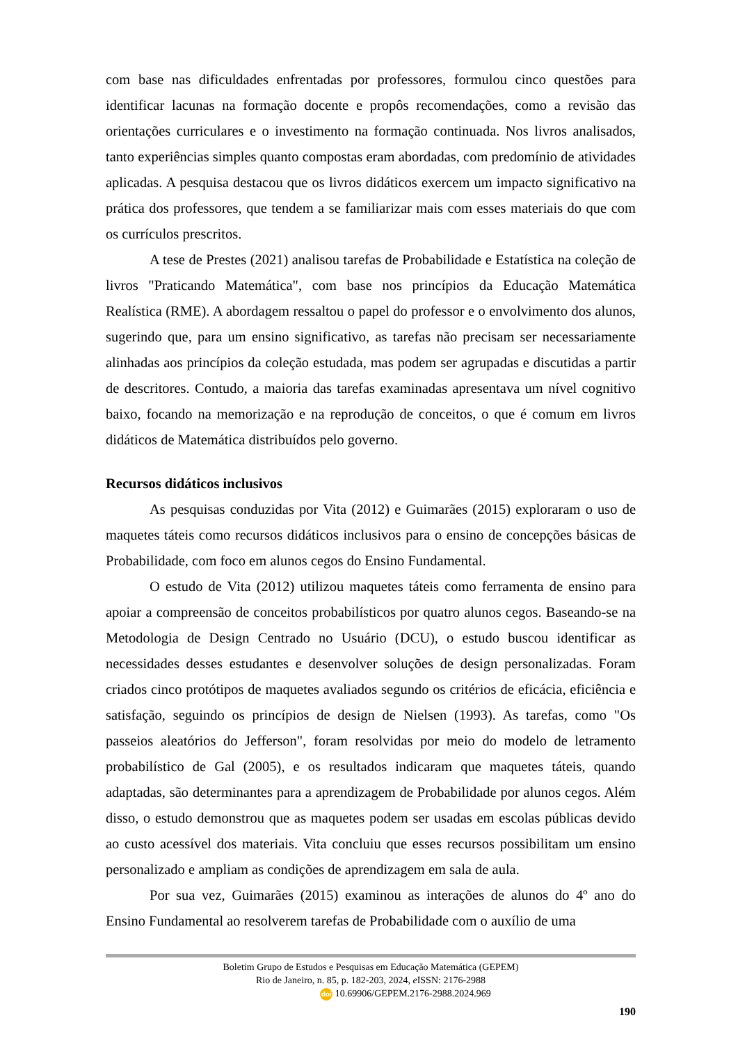com base nas dificuldades enfrentadas por professores, formulou cinco questões para identificar lacunas na formação docente e propôs recomendações, como a revisão das orientações curriculares e o investimento na formação continuada. Nos livros analisados, tanto experiências simples quanto compostas eram abordadas, com predomínio de atividades aplicadas. A pesquisa destacou que os livros didáticos exercem um impacto significativo na prática dos professores, que tendem a se familiarizar mais com esses materiais do que com os currículos prescritos.
A tese de Prestes (2021) analisou tarefas de Probabilidade e Estatística na coleção de livros "Praticando Matemática", com base nos princípios da Educação Matemática Realística (RME). A abordagem ressaltou o papel do professor e o envolvimento dos alunos, sugerindo que, para um ensino significativo, as tarefas não precisam ser necessariamente alinhadas aos princípios da coleção estudada, mas podem ser agrupadas e discutidas a partir de descritores. Contudo, a maioria das tarefas examinadas apresentava um nível cognitivo baixo, focando na memorização e na reprodução de conceitos, o que é comum em livros didáticos de Matemática distribuídos pelo governo.
Recursos didáticos inclusivos
As pesquisas conduzidas por Vita (2012) e Guimarães (2015) exploraram o uso de maquetes táteis como recursos didáticos inclusivos para o ensino de concepções básicas de Probabilidade, com foco em alunos cegos do Ensino Fundamental.
O estudo de Vita (2012) utilizou maquetes táteis como ferramenta de ensino para apoiar a compreensão de conceitos probabilísticos por quatro alunos cegos. Baseando-se na Metodologia de Design Centrado no Usuário (DCU), o estudo buscou identificar as necessidades desses estudantes e desenvolver soluções de design personalizadas. Foram criados cinco protótipos de maquetes avaliados segundo os critérios de eficácia, eficiência e satisfação, seguindo os princípios de design de Nielsen (1993). As tarefas, como "Os passeios aleatórios do Jefferson", foram resolvidas por meio do modelo de letramento probabilístico de Gal (2005), e os resultados indicaram que maquetes táteis, quando adaptadas, são determinantes para a aprendizagem de Probabilidade por alunos cegos. Além disso, o estudo demonstrou que as maquetes podem ser usadas em escolas públicas devido ao custo acessível dos materiais. Vita concluiu que esses recursos possibilitam um ensino personalizado e ampliam as condições de aprendizagem em sala de aula.
Por sua vez, Guimarães (2015) examinou as interações de alunos do 4º ano do Ensino Fundamental ao resolverem tarefas de Probabilidade com o auxílio de uma
Boletim Grupo de Estudos e Pesquisas em Educação Matemática (GEPEM)
Rio de Janeiro, n. 85, p. 182-203, 2024, e ISSN: 2176-2988
doi 10.69906/GEPEM.2176-2988.2024.969
190